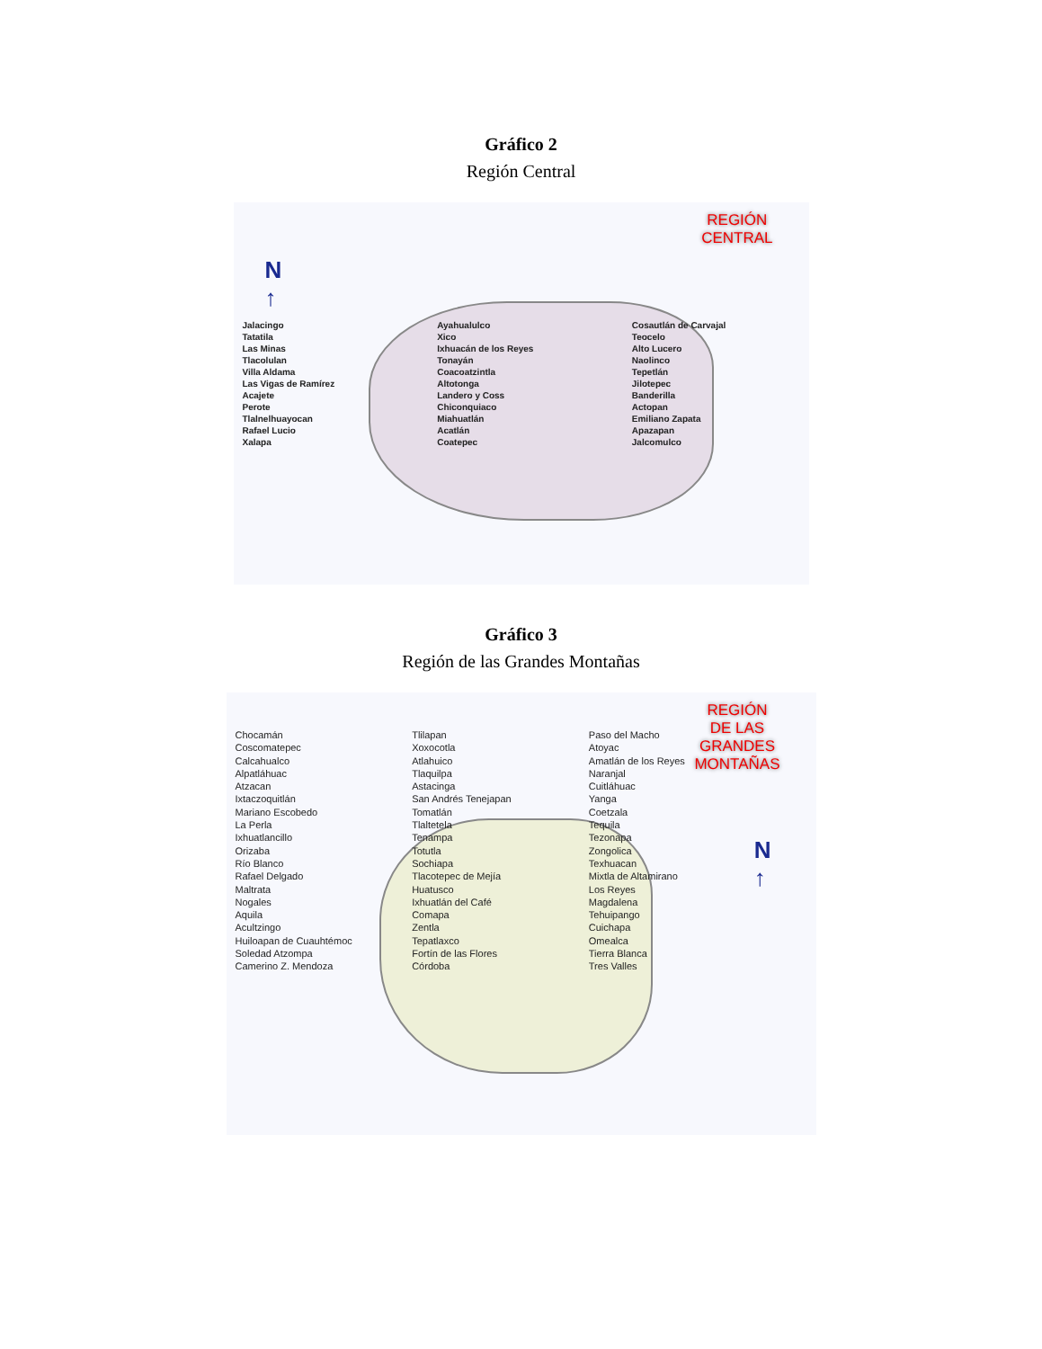Gráfico 2
Región Central
REGIÓN
CENTRAL
N
↑
Jalacingo
Tatatila
Las Minas
Tlacolulan
Villa Aldama
Las Vigas de Ramírez
Acajete
Perote
Tlalnelhuayocan
Rafael Lucio
Xalapa
Ayahualulco
Xico
Ixhuacán de los Reyes
Tonayán
Coacoatzintla
Altotonga
Landero y Coss
Chiconquiaco
Miahuatlán
Acatlán
Coatepec
Cosautlán de Carvajal
Teocelo
Alto Lucero
Naolinco
Tepetlán
Jilotepec
Banderilla
Actopan
Emiliano Zapata
Apazapan
Jalcomulco
Gráfico 3
Región de las Grandes Montañas
REGIÓN
DE LAS
GRANDES
MONTAÑAS
N
↑
Chocamán
Coscomatepec
Calcahualco
Alpatláhuac
Atzacan
Ixtaczoquitlán
Mariano Escobedo
La Perla
Ixhuatlancillo
Orizaba
Río Blanco
Rafael Delgado
Maltrata
Nogales
Aquila
Acultzingo
Huiloapan de Cuauhtémoc
Soledad Atzompa
Camerino Z. Mendoza
Tlilapan
Xoxocotla
Atlahuico
Tlaquilpa
Astacinga
San Andrés Tenejapan
Tomatlán
Tlaltetela
Tenampa
Totutla
Sochiapa
Tlacotepec de Mejía
Huatusco
Ixhuatlán del Café
Comapa
Zentla
Tepatlaxco
Fortín de las Flores
Córdoba
Paso del Macho
Atoyac
Amatlán de los Reyes
Naranjal
Cuitláhuac
Yanga
Coetzala
Tequila
Tezonapa
Zongolica
Texhuacan
Mixtla de Altamirano
Los Reyes
Magdalena
Tehuipango
Cuichapa
Omealca
Tierra Blanca
Tres Valles